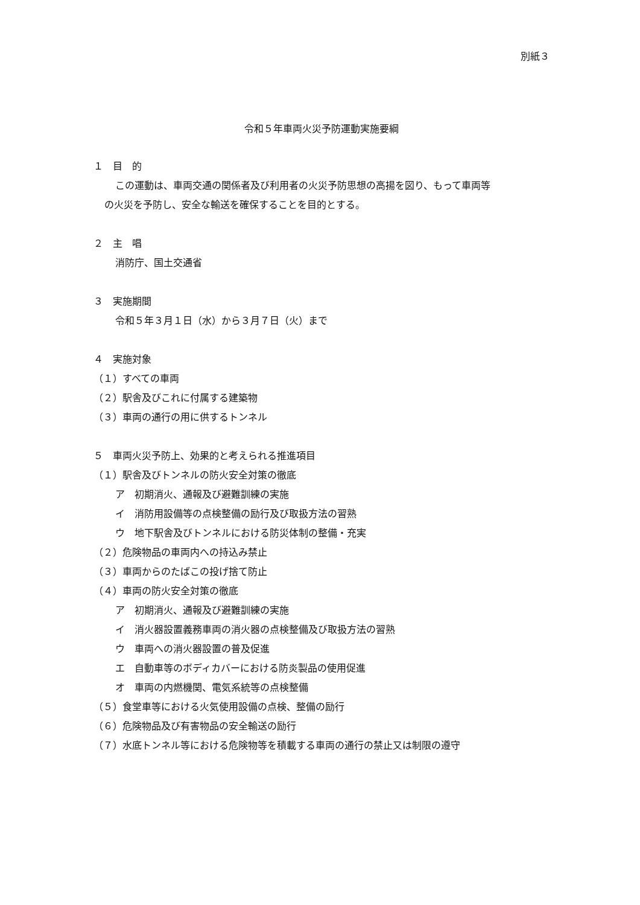別紙３
令和５年車両火災予防運動実施要綱
１　目　的
この運動は、車両交通の関係者及び利用者の火災予防思想の高揚を図り、もって車両等
の火災を予防し、安全な輸送を確保することを目的とする。
２　主　唱
消防庁、国土交通省
３　実施期間
令和５年３月１日（水）から３月７日（火）まで
４　実施対象
（１）すべての車両
（２）駅舎及びこれに付属する建築物
（３）車両の通行の用に供するトンネル
５　車両火災予防上、効果的と考えられる推進項目
（１）駅舎及びトンネルの防火安全対策の徹底
ア　初期消火、通報及び避難訓練の実施
イ　消防用設備等の点検整備の励行及び取扱方法の習熟
ウ　地下駅舎及びトンネルにおける防災体制の整備・充実
（２）危険物品の車両内への持込み禁止
（３）車両からのたばこの投げ捨て防止
（４）車両の防火安全対策の徹底
ア　初期消火、通報及び避難訓練の実施
イ　消火器設置義務車両の消火器の点検整備及び取扱方法の習熟
ウ　車両への消火器設置の普及促進
エ　自動車等のボディカバーにおける防炎製品の使用促進
オ　車両の内燃機関、電気系統等の点検整備
（５）食堂車等における火気使用設備の点検、整備の励行
（６）危険物品及び有害物品の安全輸送の励行
（７）水底トンネル等における危険物等を積載する車両の通行の禁止又は制限の遵守